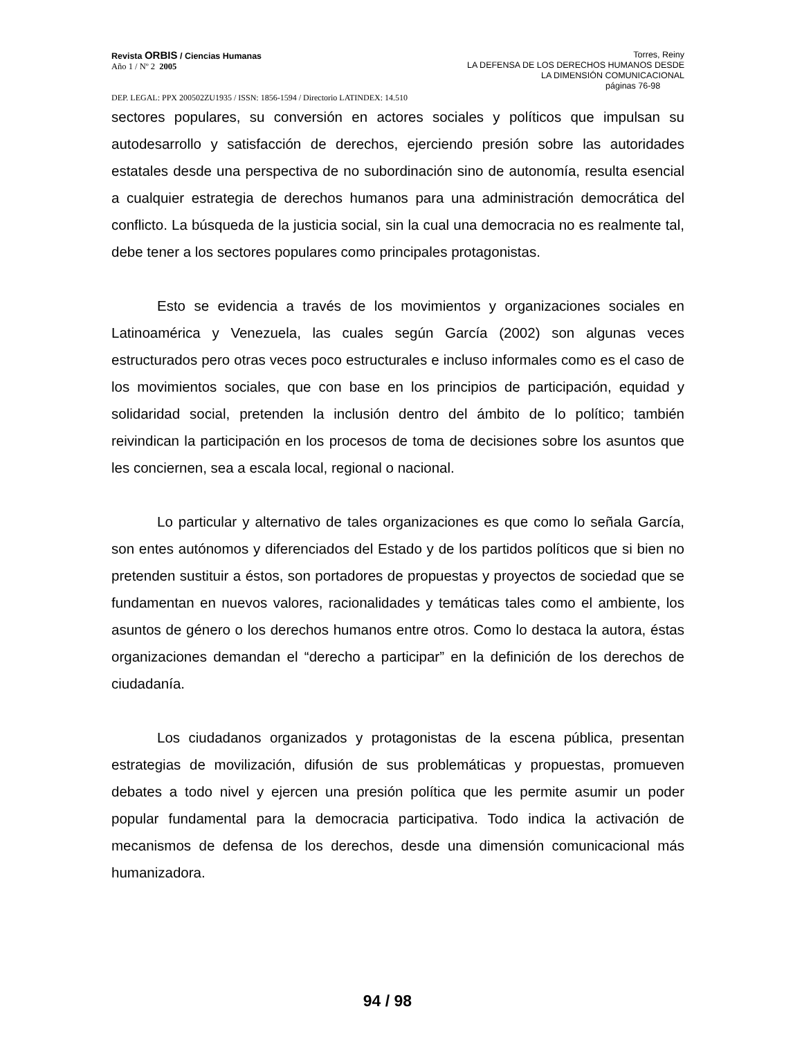Revista ORBIS / Ciencias Humanas
Año 1 / Nº 2 2005
Torres, Reiny
LA DEFENSA DE LOS DERECHOS HUMANOS DESDE
LA DIMENSIÓN COMUNICACIONAL
páginas 76-98
DEP. LEGAL: PPX 200502ZU1935 / ISSN: 1856-1594 / Directorio LATINDEX: 14.510
sectores populares, su conversión en actores sociales y políticos que impulsan su autodesarrollo y satisfacción de derechos, ejerciendo presión sobre las autoridades estatales desde una perspectiva de no subordinación sino de autonomía, resulta esencial a cualquier estrategia de derechos humanos para una administración democrática del conflicto. La búsqueda de la justicia social, sin la cual una democracia no es realmente tal, debe tener a los sectores populares como principales protagonistas.
Esto se evidencia a través de los movimientos y organizaciones sociales en Latinoamérica y Venezuela, las cuales según García (2002) son algunas veces estructurados pero otras veces poco estructurales e incluso informales como es el caso de los movimientos sociales, que con base en los principios de participación, equidad y solidaridad social, pretenden la inclusión dentro del ámbito de lo político; también reivindican la participación en los procesos de toma de decisiones sobre los asuntos que les conciernen, sea a escala local, regional o nacional.
Lo particular y alternativo de tales organizaciones es que como lo señala García, son entes autónomos y diferenciados del Estado y de los partidos políticos que si bien no pretenden sustituir a éstos, son portadores de propuestas y proyectos de sociedad que se fundamentan en nuevos valores, racionalidades y temáticas tales como el ambiente, los asuntos de género o los derechos humanos entre otros. Como lo destaca la autora, éstas organizaciones demandan el “derecho a participar” en la definición de los derechos de ciudadanía.
Los ciudadanos organizados y protagonistas de la escena pública, presentan estrategias de movilización, difusión de sus problemáticas y propuestas, promueven debates a todo nivel y ejercen una presión política que les permite asumir un poder popular fundamental para la democracia participativa. Todo indica la activación de mecanismos de defensa de los derechos, desde una dimensión comunicacional más humanizadora.
94 / 98